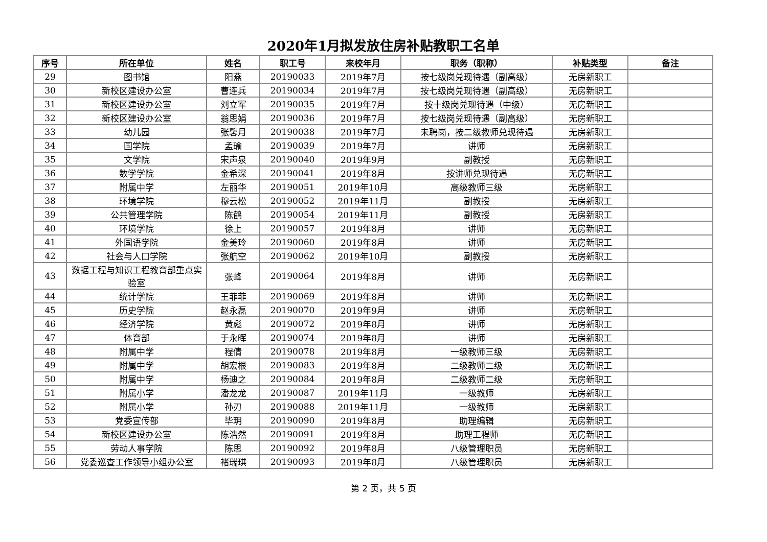2020年1月拟发放住房补贴教职工名单
| 序号 | 所在单位 | 姓名 | 职工号 | 来校年月 | 职务（职称） | 补贴类型 | 备注 |
| --- | --- | --- | --- | --- | --- | --- | --- |
| 29 | 图书馆 | 阳燕 | 20190033 | 2019年7月 | 按七级岗兑现待遇（副高级） | 无房新职工 | |
| 30 | 新校区建设办公室 | 曹连兵 | 20190034 | 2019年7月 | 按七级岗兑现待遇（副高级） | 无房新职工 | |
| 31 | 新校区建设办公室 | 刘立军 | 20190035 | 2019年7月 | 按十级岗兑现待遇（中级） | 无房新职工 | |
| 32 | 新校区建设办公室 | 翁思娟 | 20190036 | 2019年7月 | 按七级岗兑现待遇（副高级） | 无房新职工 | |
| 33 | 幼儿园 | 张馨月 | 20190038 | 2019年7月 | 未聘岗，按二级教师兑现待遇 | 无房新职工 | |
| 34 | 国学院 | 孟瑜 | 20190039 | 2019年7月 | 讲师 | 无房新职工 | |
| 35 | 文学院 | 宋声泉 | 20190040 | 2019年9月 | 副教授 | 无房新职工 | |
| 36 | 数学学院 | 金希深 | 20190041 | 2019年8月 | 按讲师兑现待遇 | 无房新职工 | |
| 37 | 附属中学 | 左丽华 | 20190051 | 2019年10月 | 高级教师三级 | 无房新职工 | |
| 38 | 环境学院 | 穆云松 | 20190052 | 2019年11月 | 副教授 | 无房新职工 | |
| 39 | 公共管理学院 | 陈鹤 | 20190054 | 2019年11月 | 副教授 | 无房新职工 | |
| 40 | 环境学院 | 徐上 | 20190057 | 2019年8月 | 讲师 | 无房新职工 | |
| 41 | 外国语学院 | 金美玲 | 20190060 | 2019年8月 | 讲师 | 无房新职工 | |
| 42 | 社会与人口学院 | 张航空 | 20190062 | 2019年10月 | 副教授 | 无房新职工 | |
| 43 | 数据工程与知识工程教育部重点实验室 | 张峰 | 20190064 | 2019年8月 | 讲师 | 无房新职工 | |
| 44 | 统计学院 | 王菲菲 | 20190069 | 2019年8月 | 讲师 | 无房新职工 | |
| 45 | 历史学院 | 赵永磊 | 20190070 | 2019年9月 | 讲师 | 无房新职工 | |
| 46 | 经济学院 | 黄彪 | 20190072 | 2019年8月 | 讲师 | 无房新职工 | |
| 47 | 体育部 | 于永晖 | 20190074 | 2019年8月 | 讲师 | 无房新职工 | |
| 48 | 附属中学 | 程倩 | 20190078 | 2019年8月 | 一级教师三级 | 无房新职工 | |
| 49 | 附属中学 | 胡宏根 | 20190083 | 2019年8月 | 二级教师二级 | 无房新职工 | |
| 50 | 附属中学 | 杨迪之 | 20190084 | 2019年8月 | 二级教师二级 | 无房新职工 | |
| 51 | 附属小学 | 潘龙龙 | 20190087 | 2019年11月 | 一级教师 | 无房新职工 | |
| 52 | 附属小学 | 孙刃 | 20190088 | 2019年11月 | 一级教师 | 无房新职工 | |
| 53 | 党委宣传部 | 毕玥 | 20190090 | 2019年8月 | 助理编辑 | 无房新职工 | |
| 54 | 新校区建设办公室 | 陈浩然 | 20190091 | 2019年8月 | 助理工程师 | 无房新职工 | |
| 55 | 劳动人事学院 | 陈思 | 20190092 | 2019年8月 | 八级管理职员 | 无房新职工 | |
| 56 | 党委巡查工作领导小组办公室 | 褚瑞琪 | 20190093 | 2019年8月 | 八级管理职员 | 无房新职工 | |
第 2 页，共 5 页